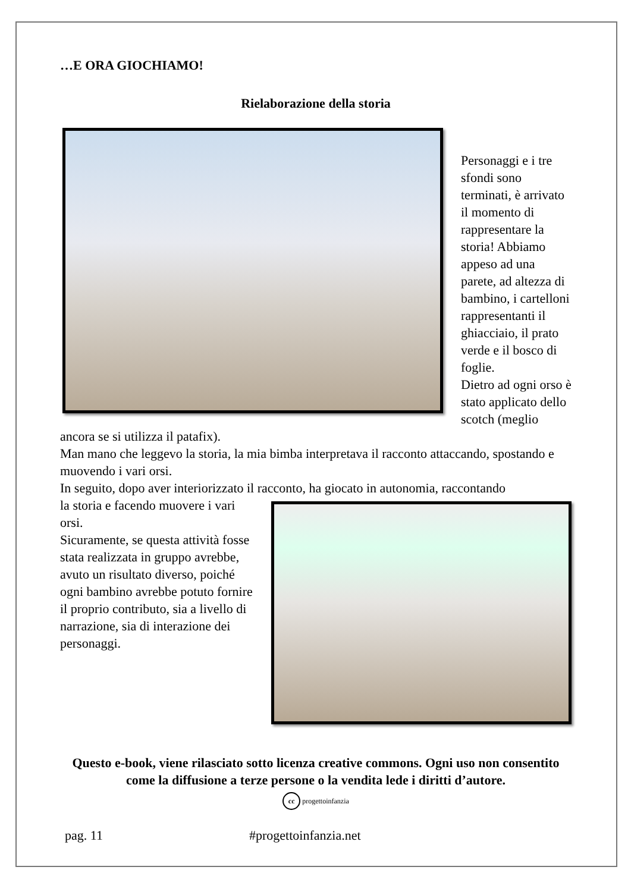…E ORA GIOCHIAMO!
Rielaborazione della storia
Personaggi e i tre sfondi sono terminati, è arrivato il momento di rappresentare la storia! Abbiamo appeso ad una parete, ad altezza di bambino, i cartelloni rappresentanti il ghiacciaio, il prato verde e il bosco di foglie.
Dietro ad ogni orso è stato applicato dello scotch (meglio ancora se si utilizza il patafix).
Man mano che leggevo la storia, la mia bimba interpretava il racconto attaccando, spostando e muovendo i vari orsi.
In seguito, dopo aver interiorizzato il racconto, ha giocato in autonomia, raccontando
la storia e facendo muovere i vari orsi.
Sicuramente, se questa attività fosse stata realizzata in gruppo avrebbe, avuto un risultato diverso, poiché ogni bambino avrebbe potuto fornire il proprio contributo, sia a livello di narrazione, sia di interazione dei personaggi.
Questo e-book, viene rilasciato sotto licenza creative commons. Ogni uso non consentito come la diffusione a terze persone o la vendita lede i diritti d’autore.
cc progettoinfanzia
pag. 11 #progettoinfanzia.net